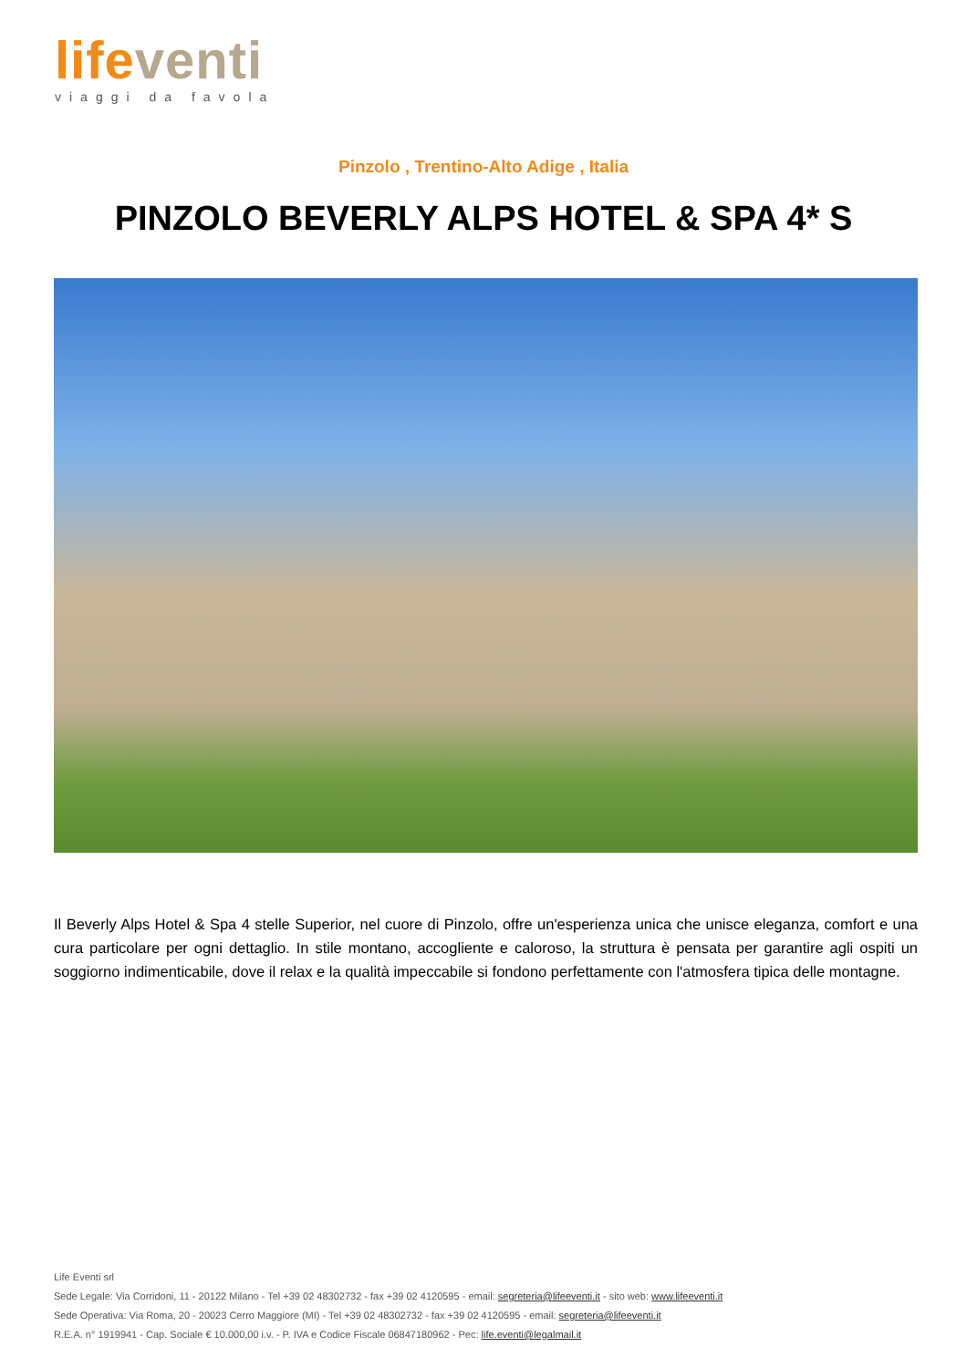life venti
viaggi da favola
Pinzolo , Trentino-Alto Adige , Italia
PINZOLO BEVERLY ALPS HOTEL & SPA 4* S
Il Beverly Alps Hotel & Spa 4 stelle Superior, nel cuore di Pinzolo, offre un'esperienza unica che unisce eleganza, comfort e una cura particolare per ogni dettaglio. In stile montano, accogliente e caloroso, la struttura è pensata per garantire agli ospiti un soggiorno indimenticabile, dove il relax e la qualità impeccabile si fondono perfettamente con l'atmosfera tipica delle montagne.
Life Eventi srl
Sede Legale: Via Corridoni, 11 - 20122 Milano - Tel +39 02 48302732 - fax +39 02 4120595 - email: segreteria@lifeeventi.it - sito web: www.lifeeventi.it
Sede Operativa: Via Roma, 20 - 20023 Cerro Maggiore (MI) - Tel +39 02 48302732 - fax +39 02 4120595 - email: segreteria@lifeeventi.it
R.E.A. n° 1919941 - Cap. Sociale € 10.000,00 i.v. - P. IVA e Codice Fiscale 06847180962 - Pec: life.eventi@legalmail.it